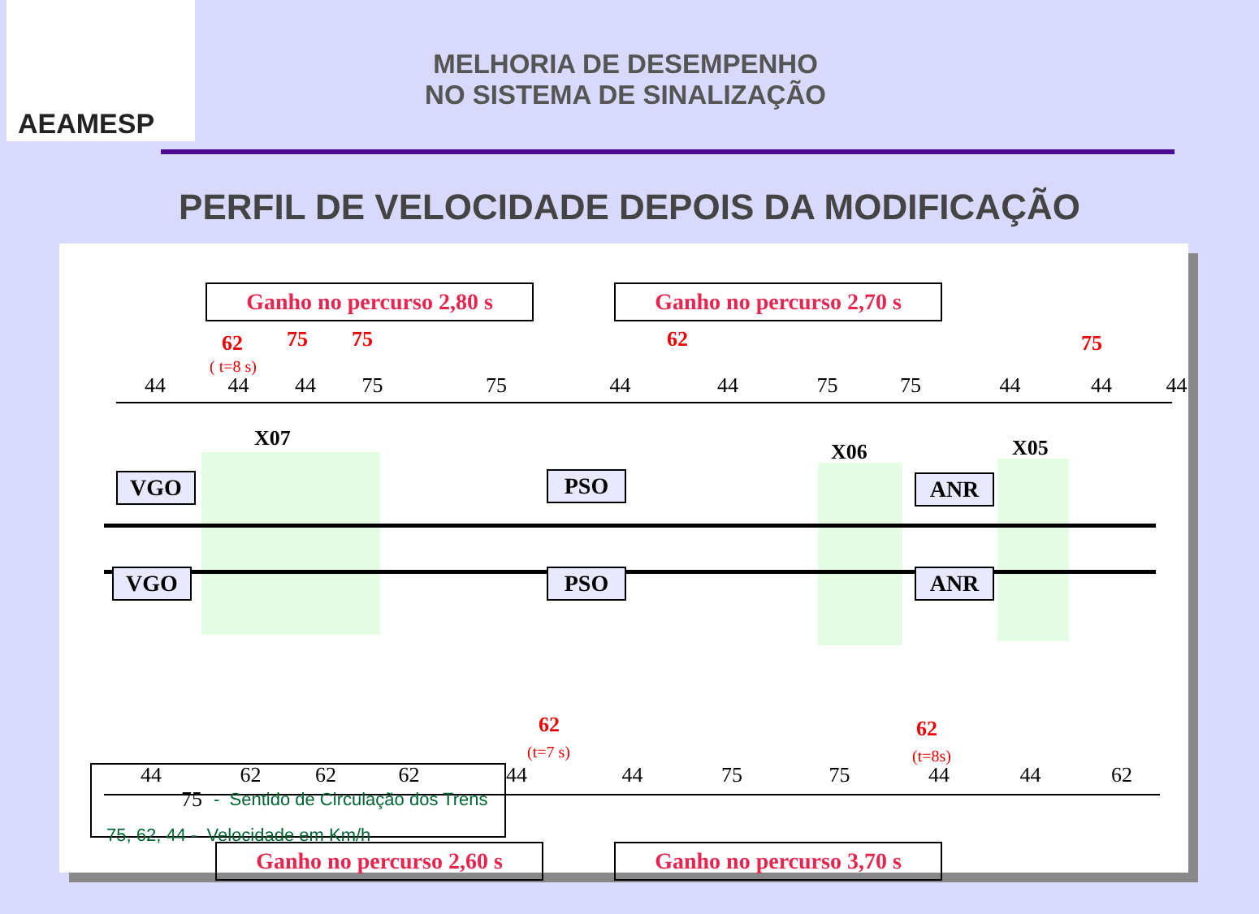AEAMESP
MELHORIA DE DESEMPENHO
NO SISTEMA DE SINALIZAÇÃO
PERFIL DE VELOCIDADE DEPOIS DA MODIFICAÇÃO
Ganho no percurso 2,80 s
Ganho no percurso 2,70 s
62 75 75 62 75
( t=8 s)
44 44 44 75 75 44 44 75 75 44 44 44
X07
X06 X05
VGO PSO ANR
VGO PSO ANR
62 62
(t=7 s) (t=8s)
44 62 62 62 44 44 75 75 44 44 62 75
Ganho no percurso 2,60 s
Ganho no percurso 3,70 s
- Sentido de Circulação dos Trens
75, 62, 44 - Velocidade em Km/h